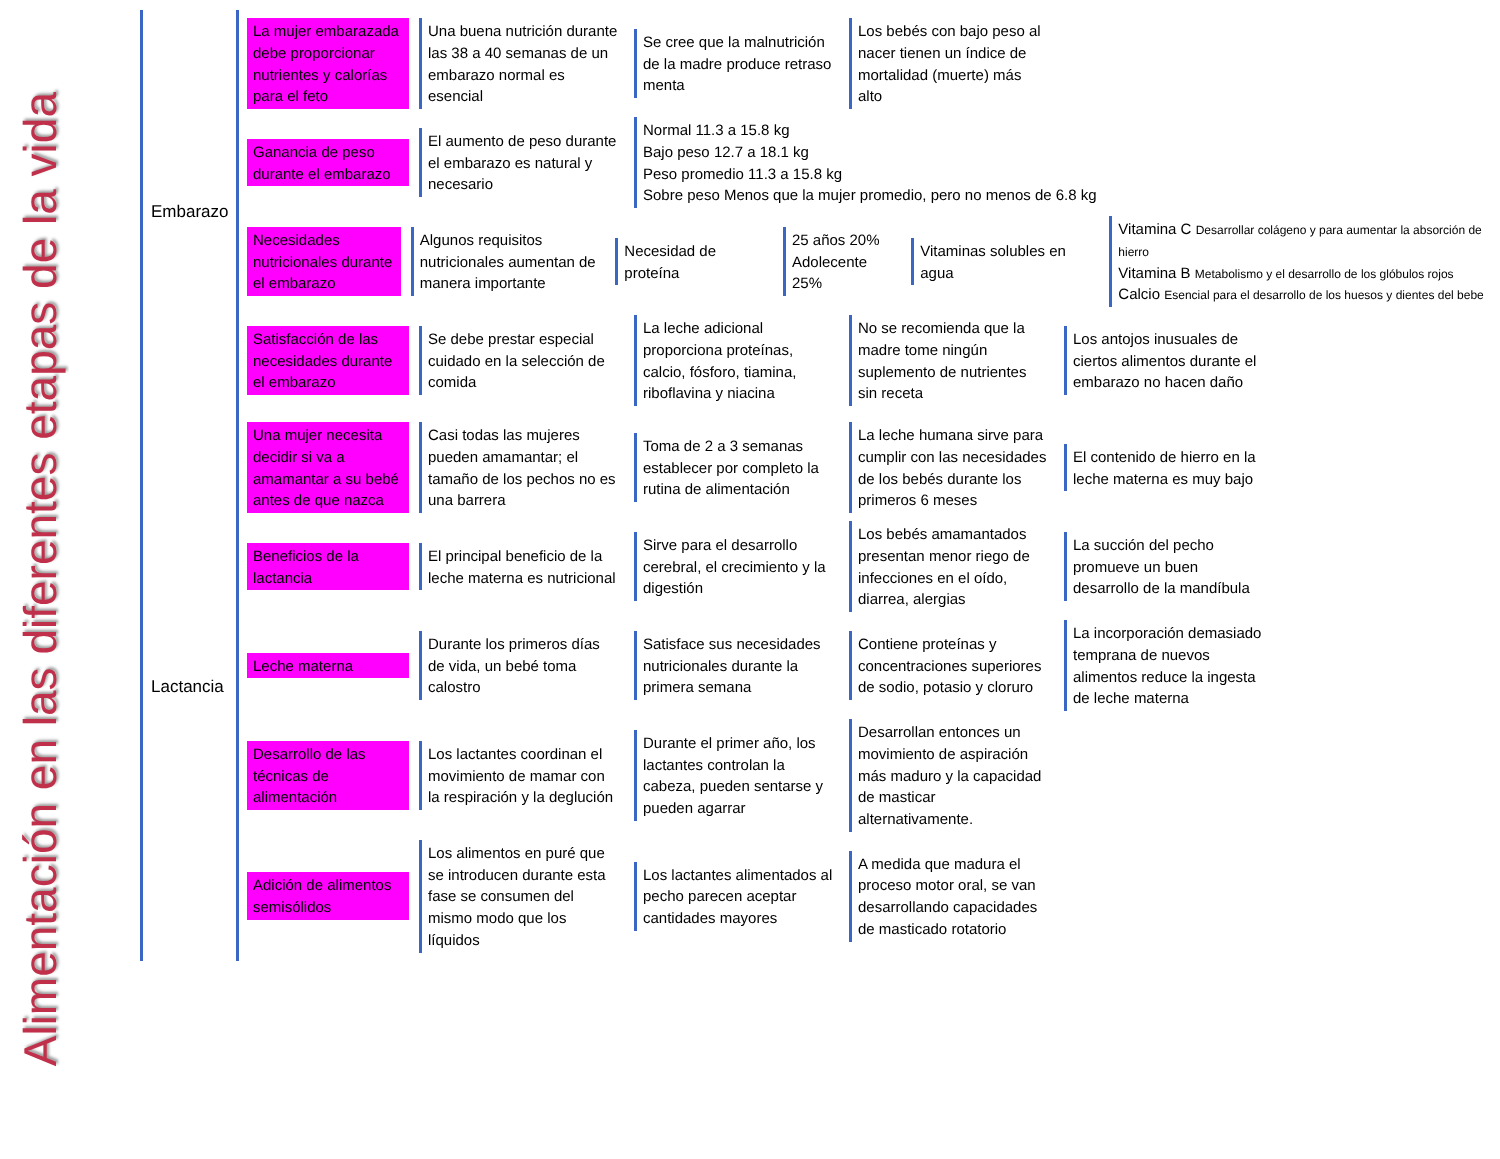Alimentación en las diferentes etapas de la vida
Embarazo
La mujer embarazada debe proporcionar nutrientes y calorías para el feto
Una buena nutrición durante las 38 a 40 semanas de un embarazo normal es esencial
Se cree que la malnutrición de la madre produce retraso menta
Los bebés con bajo peso al nacer tienen un índice de mortalidad (muerte) más alto
Ganancia de peso durante el embarazo
El aumento de peso durante el embarazo es natural y necesario
Normal 11.3 a 15.8 kg
Bajo peso 12.7 a 18.1 kg
Peso promedio 11.3 a 15.8 kg
Sobre peso Menos que la mujer promedio, pero no menos de 6.8 kg
Necesidades nutricionales durante el embarazo
Algunos requisitos nutricionales aumentan de manera importante
Necesidad de proteína
25 años 20%
Adolecente 25%
Vitaminas solubles en agua
Vitamina C Desarrollar colágeno y para aumentar la absorción de hierro
Vitamina B Metabolismo y el desarrollo de los glóbulos rojos
Calcio Esencial para el desarrollo de los huesos y dientes del bebe
Satisfacción de las necesidades durante el embarazo
Se debe prestar especial cuidado en la selección de comida
La leche adicional proporciona proteínas, calcio, fósforo, tiamina, riboflavina y niacina
No se recomienda que la madre tome ningún suplemento de nutrientes sin receta
Los antojos inusuales de ciertos alimentos durante el embarazo no hacen daño
Lactancia
Una mujer necesita decidir si va a amamantar a su bebé antes de que nazca
Casi todas las mujeres pueden amamantar; el tamaño de los pechos no es una barrera
Toma de 2 a 3 semanas establecer por completo la rutina de alimentación
La leche humana sirve para cumplir con las necesidades de los bebés durante los primeros 6 meses
El contenido de hierro en la leche materna es muy bajo
Beneficios de la lactancia
El principal beneficio de la leche materna es nutricional
Sirve para el desarrollo cerebral, el crecimiento y la digestión
Los bebés amamantados presentan menor riego de infecciones en el oído, diarrea, alergias
La succión del pecho promueve un buen desarrollo de la mandíbula
Leche materna
Durante los primeros días de vida, un bebé toma calostro
Satisface sus necesidades nutricionales durante la primera semana
Contiene proteínas y concentraciones superiores de sodio, potasio y cloruro
La incorporación demasiado temprana de nuevos alimentos reduce la ingesta de leche materna
Desarrollo de las técnicas de alimentación
Los lactantes coordinan el movimiento de mamar con la respiración y la deglución
Durante el primer año, los lactantes controlan la cabeza, pueden sentarse y pueden agarrar
Desarrollan entonces un movimiento de aspiración más maduro y la capacidad de masticar alternativamente.
Adición de alimentos semisólidos
Los alimentos en puré que se introducen durante esta fase se consumen del mismo modo que los líquidos
Los lactantes alimentados al pecho parecen aceptar cantidades mayores
A medida que madura el proceso motor oral, se van desarrollando capacidades de masticado rotatorio